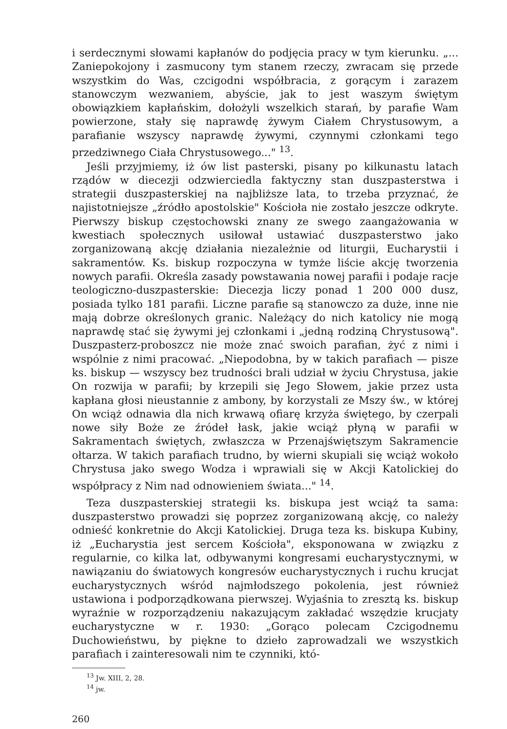i serdecznymi słowami kapłanów do podjęcia pracy w tym kierunku. „... Zaniepokojony i zasmucony tym stanem rzeczy, zwracam się przede wszystkim do Was, czcigodni współbracia, z gorącym i zarazem stanowczym wezwaniem, abyście, jak to jest waszym świętym obowiązkiem kapłańskim, dołożyli wszelkich starań, by parafie Wam powierzone, stały się naprawdę żywym Ciałem Chrystusowym, a parafianie wszyscy naprawdę żywymi, czynnymi członkami tego przedziwnego Ciała Chrystusowego..." <sup>13</sup>.
Jeśli przyjmiemy, iż ów list pasterski, pisany po kilkunastu latach rządów w diecezji odzwierciedla faktyczny stan duszpasterstwa i strategii duszpasterskiej na najbliższe lata, to trzeba przyznać, że najistotniejsze „źródło apostolskie" Kościoła nie zostało jeszcze odkryte. Pierwszy biskup częstochowski znany ze swego zaangażowania w kwestiach społecznych usiłował ustawiać duszpasterstwo jako zorganizowaną akcję działania niezależnie od liturgii, Eucharystii i sakramentów. Ks. biskup rozpoczyna w tymże liście akcję tworzenia nowych parafii. Określa zasady powstawania nowej parafii i podaje racje teologiczno-duszpasterskie: Diecezja liczy ponad 1 200 000 dusz, posiada tylko 181 parafii. Liczne parafie są stanowczo za duże, inne nie mają dobrze określonych granic. Należący do nich katolicy nie mogą naprawdę stać się żywymi jej członkami i „jedną rodziną Chrystusową". Duszpasterz-proboszcz nie może znać swoich parafian, żyć z nimi i wspólnie z nimi pracować. „Niepodobna, by w takich parafiach — pisze ks. biskup — wszyscy bez trudności brali udział w życiu Chrystusa, jakie On rozwija w parafii; by krzepili się Jego Słowem, jakie przez usta kapłana głosi nieustannie z ambony, by korzystali ze Mszy św., w której On wciąż odnawia dla nich krwawą ofiarę krzyża świętego, by czerpali nowe siły Boże ze źródeł łask, jakie wciąż płyną w parafii w Sakramentach świętych, zwłaszcza w Przenajświętszym Sakramencie ołtarza. W takich parafiach trudno, by wierni skupiali się wciąż wokoło Chrystusa jako swego Wodza i wprawiali się w Akcji Katolickiej do współpracy z Nim nad odnowieniem świata..." <sup>14</sup>.
Teza duszpasterskiej strategii ks. biskupa jest wciąż ta sama: duszpasterstwo prowadzi się poprzez zorganizowaną akcję, co należy odnieść konkretnie do Akcji Katolickiej. Druga teza ks. biskupa Kubiny, iż „Eucharystia jest sercem Kościoła", eksponowana w związku z regularnie, co kilka lat, odbywanymi kongresami eucharystycznymi, w nawiązaniu do światowych kongresów eucharystycznych i ruchu krucjat eucharystycznych wśród najmłodszego pokolenia, jest również ustawiona i podporządkowana pierwszej. Wyjaśnia to zresztą ks. biskup wyraźnie w rozporządzeniu nakazującym zakładać wszędzie krucjaty eucharystyczne w r. 1930: „Gorąco polecam Czcigodnemu Duchowieństwu, by piękne to dzieło zaprowadzali we wszystkich parafiach i zainteresowali nim te czynniki, któ-
<sup>13</sup> Jw. XIII, 2, 28.
<sup>14</sup> jw.
260